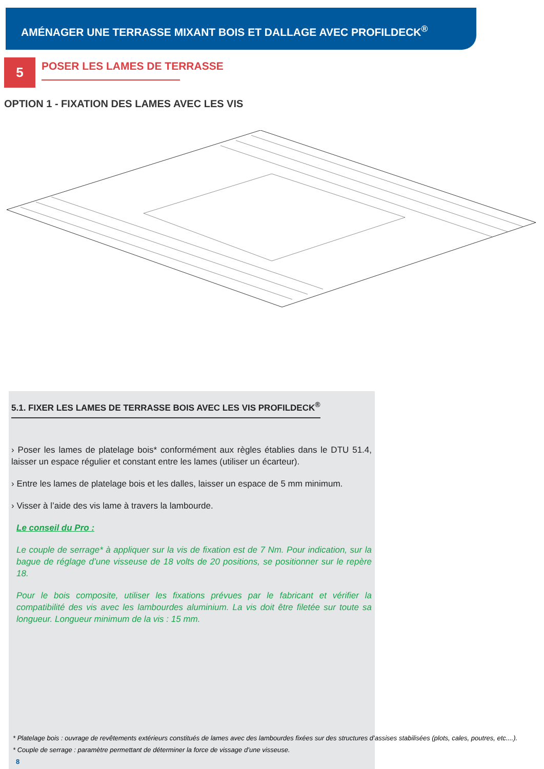AMÉNAGER UNE TERRASSE MIXANT BOIS ET DALLAGE AVEC PROFILDECK<sup>®</sup>
5
POSER LES LAMES DE TERRASSE
OPTION 1 - FIXATION DES LAMES AVEC LES VIS
5.1. FIXER LES LAMES DE TERRASSE BOIS AVEC LES VIS PROFILDECK<sup>®</sup>
› Poser les lames de platelage bois* conformément aux règles établies dans le DTU 51.4, laisser un espace régulier et constant entre les lames (utiliser un écarteur).
› Entre les lames de platelage bois et les dalles, laisser un espace de 5 mm minimum.
› Visser à l’aide des vis lame à travers la lambourde.
Le conseil du Pro :
Le couple de serrage* à appliquer sur la vis de fixation est de 7 Nm. Pour indication, sur la bague de réglage d’une visseuse de 18 volts de 20 positions, se positionner sur le repère 18.
Pour le bois composite, utiliser les fixations prévues par le fabricant et vérifier la compatibilité des vis avec les lambourdes aluminium. La vis doit être filetée sur toute sa longueur. Longueur minimum de la vis : 15 mm.
* Platelage bois : ouvrage de revêtements extérieurs constitués de lames avec des lambourdes fixées sur des structures d’assises stabilisées (plots, cales, poutres, etc....).
* Couple de serrage : paramètre permettant de déterminer la force de vissage d’une visseuse.
8